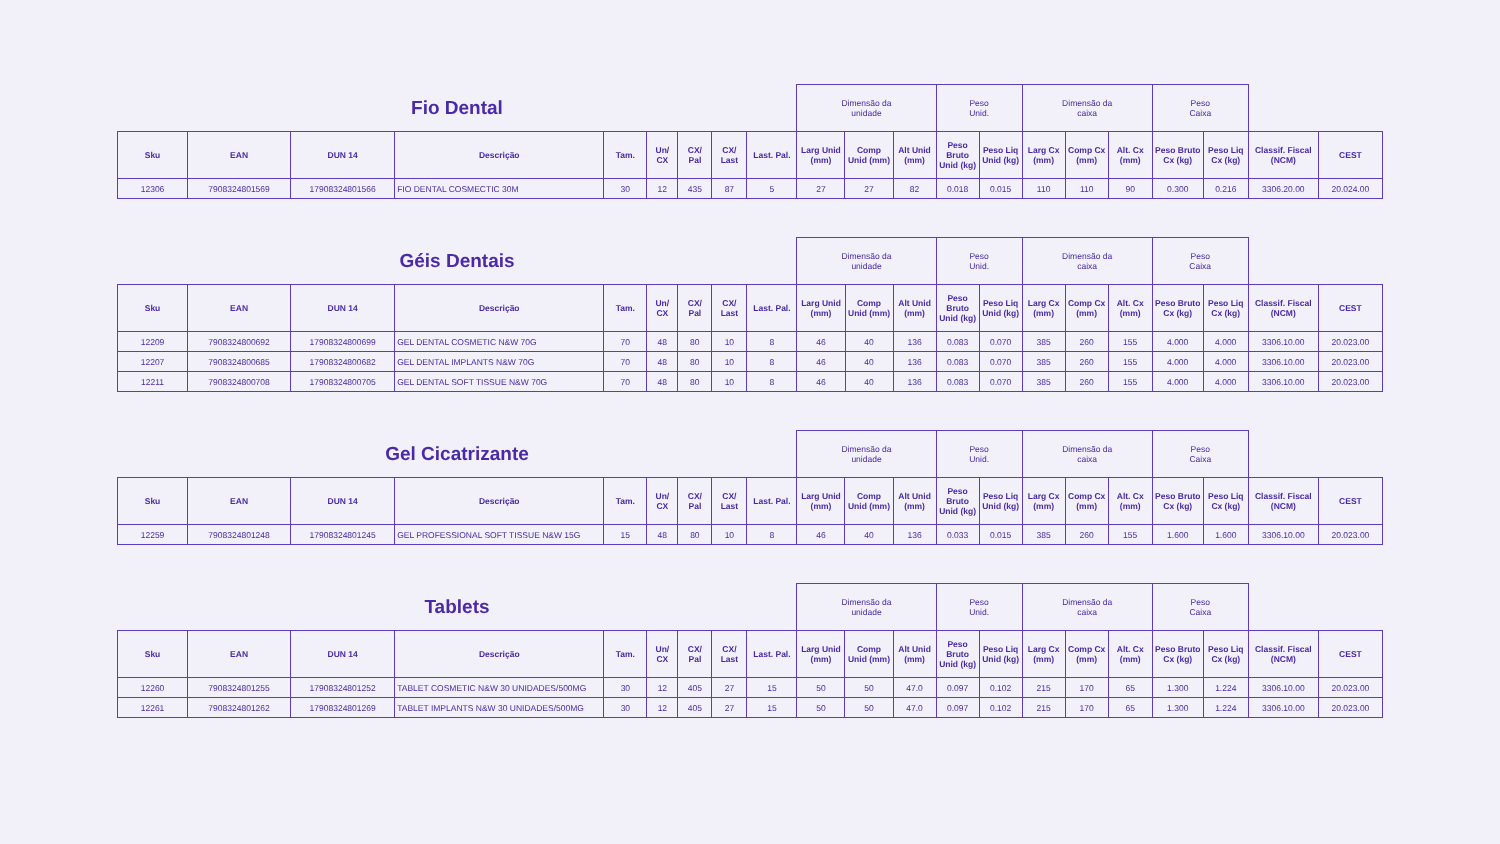| Fio Dental | | | | | | | | | Dimensão da unidade | | | Peso Unid. | | Dimensão da caixa | | | Peso Caixa | | | |
| Sku | EAN | DUN 14 | Descrição | Tam. | Un/ CX | CX/ Pal | CX/ Last | Last. Pal. | Larg Unid (mm) | Comp Unid (mm) | Alt Unid (mm) | Peso Bruto Unid (kg) | Peso Liq Unid (kg) | Larg Cx (mm) | Comp Cx (mm) | Alt. Cx (mm) | Peso Bruto Cx (kg) | Peso Liq Cx (kg) | Classif. Fiscal (NCM) | CEST |
| 12306 | 7908324801569 | 17908324801566 | FIO DENTAL COSMECTIC 30M | 30 | 12 | 435 | 87 | 5 | 27 | 27 | 82 | 0.018 | 0.015 | 110 | 110 | 90 | 0.300 | 0.216 | 3306.20.00 | 20.024.00 |
| Géis Dentais | | | | | | | | | Dimensão da unidade | | | Peso Unid. | | Dimensão da caixa | | | Peso Caixa | | | |
| Sku | EAN | DUN 14 | Descrição | Tam. | Un/ CX | CX/ Pal | CX/ Last | Last. Pal. | Larg Unid (mm) | Comp Unid (mm) | Alt Unid (mm) | Peso Bruto Unid (kg) | Peso Liq Unid (kg) | Larg Cx (mm) | Comp Cx (mm) | Alt. Cx (mm) | Peso Bruto Cx (kg) | Peso Liq Cx (kg) | Classif. Fiscal (NCM) | CEST |
| 12209 | 7908324800692 | 17908324800699 | GEL DENTAL COSMETIC N&W 70G | 70 | 48 | 80 | 10 | 8 | 46 | 40 | 136 | 0.083 | 0.070 | 385 | 260 | 155 | 4.000 | 4.000 | 3306.10.00 | 20.023.00 |
| 12207 | 7908324800685 | 17908324800682 | GEL DENTAL IMPLANTS N&W 70G | 70 | 48 | 80 | 10 | 8 | 46 | 40 | 136 | 0.083 | 0.070 | 385 | 260 | 155 | 4.000 | 4.000 | 3306.10.00 | 20.023.00 |
| 12211 | 7908324800708 | 17908324800705 | GEL DENTAL SOFT TISSUE N&W 70G | 70 | 48 | 80 | 10 | 8 | 46 | 40 | 136 | 0.083 | 0.070 | 385 | 260 | 155 | 4.000 | 4.000 | 3306.10.00 | 20.023.00 |
| Gel Cicatrizante | | | | | | | | | Dimensão da unidade | | | Peso Unid. | | Dimensão da caixa | | | Peso Caixa | | | |
| Sku | EAN | DUN 14 | Descrição | Tam. | Un/ CX | CX/ Pal | CX/ Last | Last. Pal. | Larg Unid (mm) | Comp Unid (mm) | Alt Unid (mm) | Peso Bruto Unid (kg) | Peso Liq Unid (kg) | Larg Cx (mm) | Comp Cx (mm) | Alt. Cx (mm) | Peso Bruto Cx (kg) | Peso Liq Cx (kg) | Classif. Fiscal (NCM) | CEST |
| 12259 | 7908324801248 | 17908324801245 | GEL PROFESSIONAL SOFT TISSUE N&W 15G | 15 | 48 | 80 | 10 | 8 | 46 | 40 | 136 | 0.033 | 0.015 | 385 | 260 | 155 | 1.600 | 1.600 | 3306.10.00 | 20.023.00 |
| Tablets | | | | | | | | | Dimensão da unidade | | | Peso Unid. | | Dimensão da caixa | | | Peso Caixa | | | |
| Sku | EAN | DUN 14 | Descrição | Tam. | Un/ CX | CX/ Pal | CX/ Last | Last. Pal. | Larg Unid (mm) | Comp Unid (mm) | Alt Unid (mm) | Peso Bruto Unid (kg) | Peso Liq Unid (kg) | Larg Cx (mm) | Comp Cx (mm) | Alt. Cx (mm) | Peso Bruto Cx (kg) | Peso Liq Cx (kg) | Classif. Fiscal (NCM) | CEST |
| 12260 | 7908324801255 | 17908324801252 | TABLET COSMETIC N&W 30 UNIDADES/500MG | 30 | 12 | 405 | 27 | 15 | 50 | 50 | 47.0 | 0.097 | 0.102 | 215 | 170 | 65 | 1.300 | 1.224 | 3306.10.00 | 20.023.00 |
| 12261 | 7908324801262 | 17908324801269 | TABLET IMPLANTS N&W 30 UNIDADES/500MG | 30 | 12 | 405 | 27 | 15 | 50 | 50 | 47.0 | 0.097 | 0.102 | 215 | 170 | 65 | 1.300 | 1.224 | 3306.10.00 | 20.023.00 |